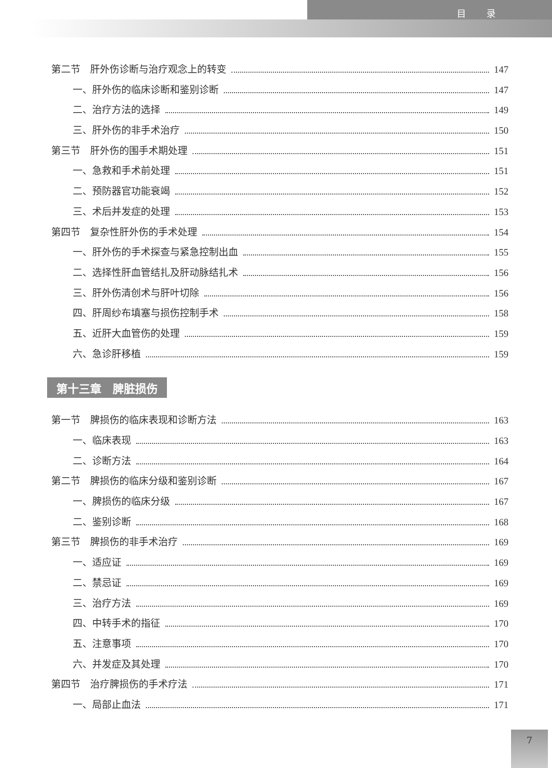目录
第二节　肝外伤诊断与治疗观念上的转变 147
一、肝外伤的临床诊断和鉴别诊断 147
二、治疗方法的选择 149
三、肝外伤的非手术治疗 150
第三节　肝外伤的围手术期处理 151
一、急救和手术前处理 151
二、预防器官功能衰竭 152
三、术后并发症的处理 153
第四节　复杂性肝外伤的手术处理 154
一、肝外伤的手术探查与紧急控制出血 155
二、选择性肝血管结扎及肝动脉结扎术 156
三、肝外伤清创术与肝叶切除 156
四、肝周纱布填塞与损伤控制手术 158
五、近肝大血管伤的处理 159
六、急诊肝移植 159
第十三章　脾脏损伤
第一节　脾损伤的临床表现和诊断方法 163
一、临床表现 163
二、诊断方法 164
第二节　脾损伤的临床分级和鉴别诊断 167
一、脾损伤的临床分级 167
二、鉴别诊断 168
第三节　脾损伤的非手术治疗 169
一、适应证 169
二、禁忌证 169
三、治疗方法 169
四、中转手术的指征 170
五、注意事项 170
六、并发症及其处理 170
第四节　治疗脾损伤的手术疗法 171
一、局部止血法 171
7